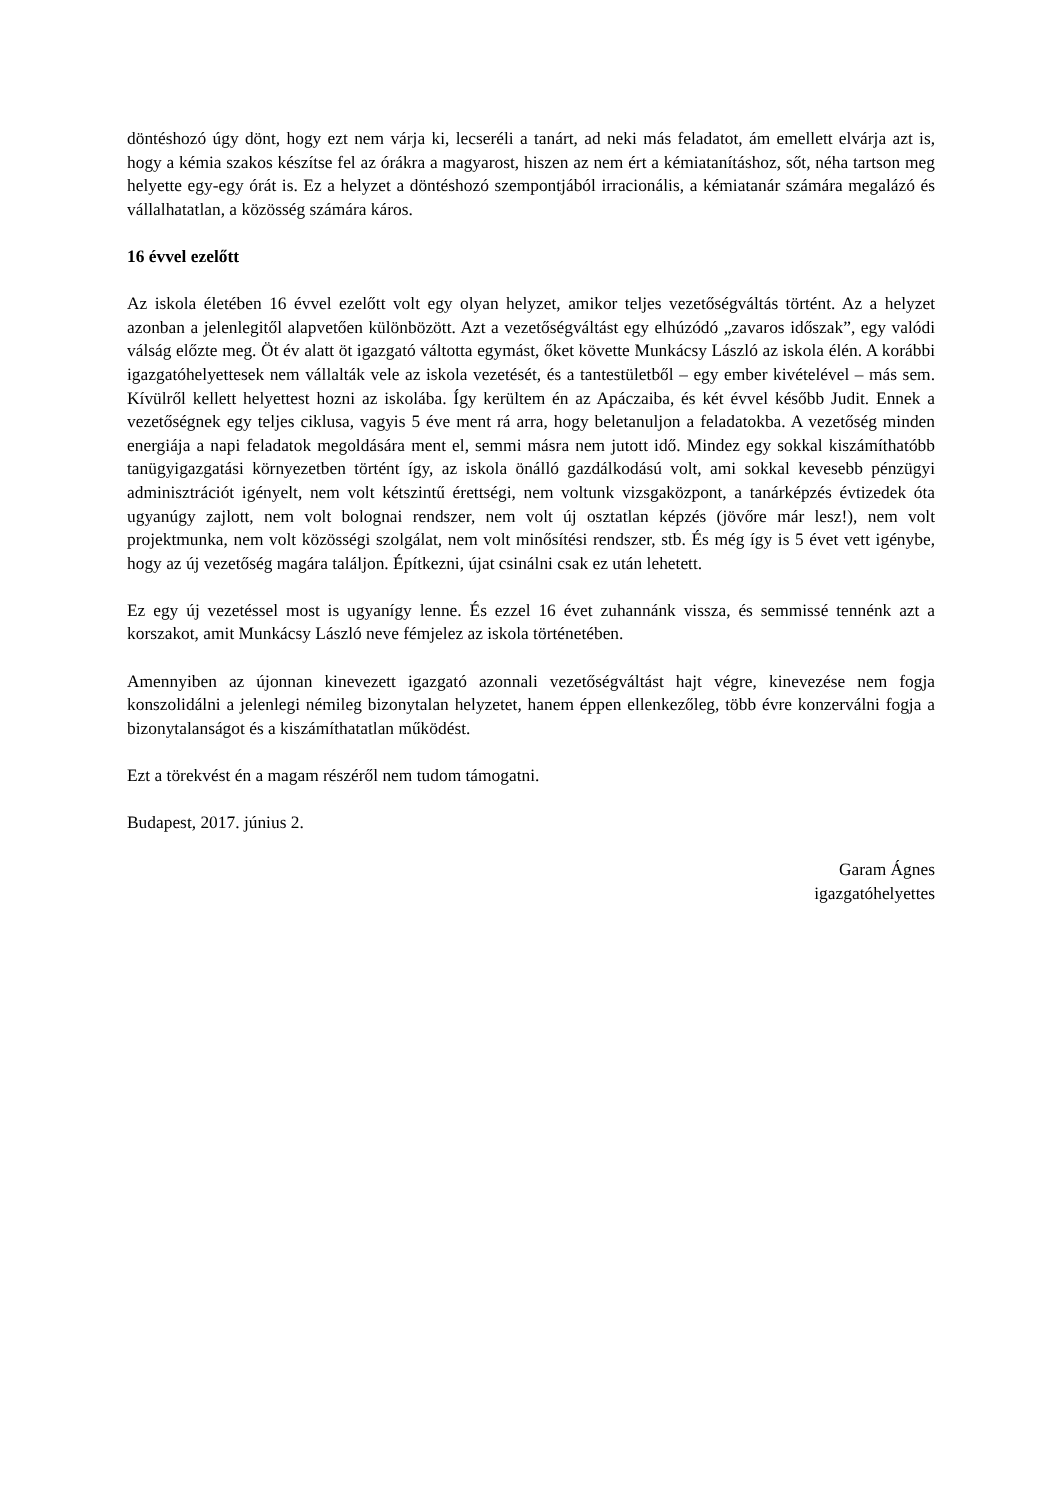döntéshozó úgy dönt, hogy ezt nem várja ki, lecseréli a tanárt, ad neki más feladatot, ám emellett elvárja azt is, hogy a kémia szakos készítse fel az órákra a magyarost, hiszen az nem ért a kémiatanításhoz, sőt, néha tartson meg helyette egy-egy órát is. Ez a helyzet a döntéshozó szempontjából irracionális, a kémiatanár számára megalázó és vállalhatatlan, a közösség számára káros.
16 évvel ezelőtt
Az iskola életében 16 évvel ezelőtt volt egy olyan helyzet, amikor teljes vezetőségváltás történt. Az a helyzet azonban a jelenlegitől alapvetően különbözött. Azt a vezetőségváltást egy elhúzódó „zavaros időszak”, egy valódi válság előzte meg. Öt év alatt öt igazgató váltotta egymást, őket követte Munkácsy László az iskola élén. A korábbi igazgatóhelyettesek nem vállalták vele az iskola vezetését, és a tantestületből – egy ember kivételével – más sem. Kívülről kellett helyettest hozni az iskolába. Így kerültem én az Apáczaiba, és két évvel később Judit. Ennek a vezetőségnek egy teljes ciklusa, vagyis 5 éve ment rá arra, hogy beletanuljon a feladatokba. A vezetőség minden energiája a napi feladatok megoldására ment el, semmi másra nem jutott idő. Mindez egy sokkal kiszámíthatóbb tanügyigazgatási környezetben történt így, az iskola önálló gazdálkodású volt, ami sokkal kevesebb pénzügyi adminisztrációt igényelt, nem volt kétszintű érettségi, nem voltunk vizsgaközpont, a tanárképzés évtizedek óta ugyanúgy zajlott, nem volt bolognai rendszer, nem volt új osztatlan képzés (jövőre már lesz!), nem volt projektmunka, nem volt közösségi szolgálat, nem volt minősítési rendszer, stb. És még így is 5 évet vett igénybe, hogy az új vezetőség magára találjon. Építkezni, újat csinálni csak ez után lehetett.
Ez egy új vezetéssel most is ugyanígy lenne. És ezzel 16 évet zuhannánk vissza, és semmissé tennénk azt a korszakot, amit Munkácsy László neve fémjelez az iskola történetében.
Amennyiben az újonnan kinevezett igazgató azonnali vezetőségváltást hajt végre, kinevezése nem fogja konszolidálni a jelenlegi némileg bizonytalan helyzetet, hanem éppen ellenkezőleg, több évre konzerválni fogja a bizonytalanságot és a kiszámíthatatlan működést.
Ezt a törekvést én a magam részéről nem tudom támogatni.
Budapest, 2017. június 2.
Garam Ágnes
igazgatóhelyettes